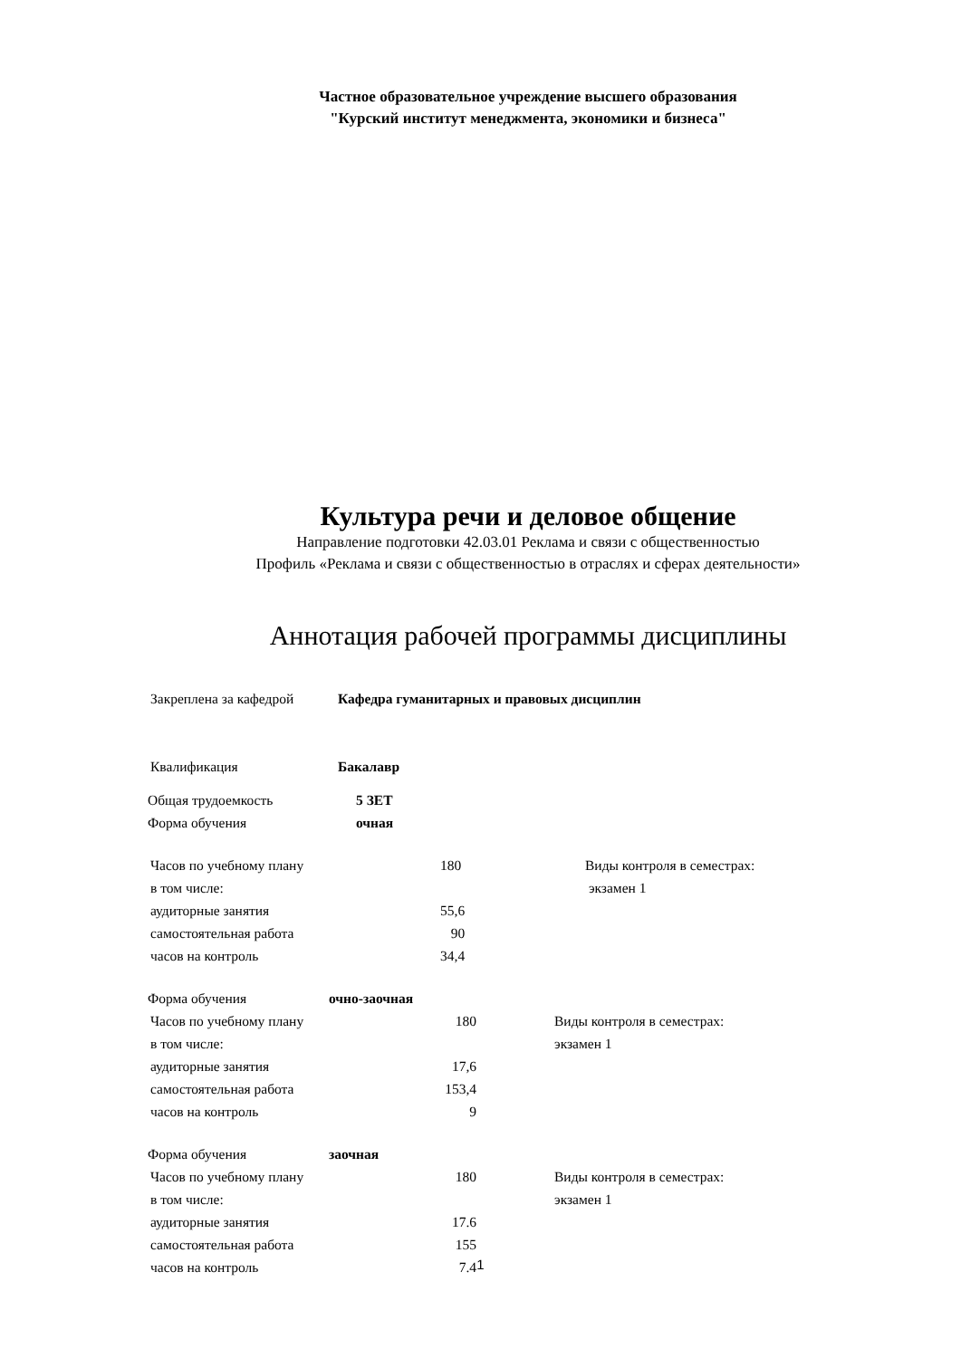Частное образовательное учреждение высшего образования
"Курский институт менеджмента, экономики и бизнеса"
Культура речи и деловое общение
Направление подготовки 42.03.01 Реклама и связи с общественностью
Профиль «Реклама и связи с общественностью в отраслях и сферах деятельности»
Аннотация рабочей программы дисциплины
| Закреплена за кафедрой | Кафедра гуманитарных и правовых дисциплин |
| Квалификация | Бакалавр |
| Общая трудоемкость | 5 ЗЕТ |
| Форма обучения | очная |
| Часов по учебному плану | 180 | Виды контроля в семестрах: |
| в том числе: | | экзамен 1 |
| аудиторные занятия | 55,6 | |
| самостоятельная работа | 90 | |
| часов на контроль | 34,4 | |
| Форма обучения | очно-заочная |
| Часов по учебному плану | 180 | | Виды контроля в семестрах: |
| в том числе: | | | экзамен 1 |
| аудиторные занятия | 17,6 | | |
| самостоятельная работа | 153,4 | | |
| часов на контроль | 9 | | |
| Форма обучения | заочная |
| Часов по учебному плану | 180 | | Виды контроля в семестрах: |
| в том числе: | | | экзамен 1 |
| аудиторные занятия | 17.6 | | |
| самостоятельная работа | 155 | | |
| часов на контроль | 7.4 | | |
1